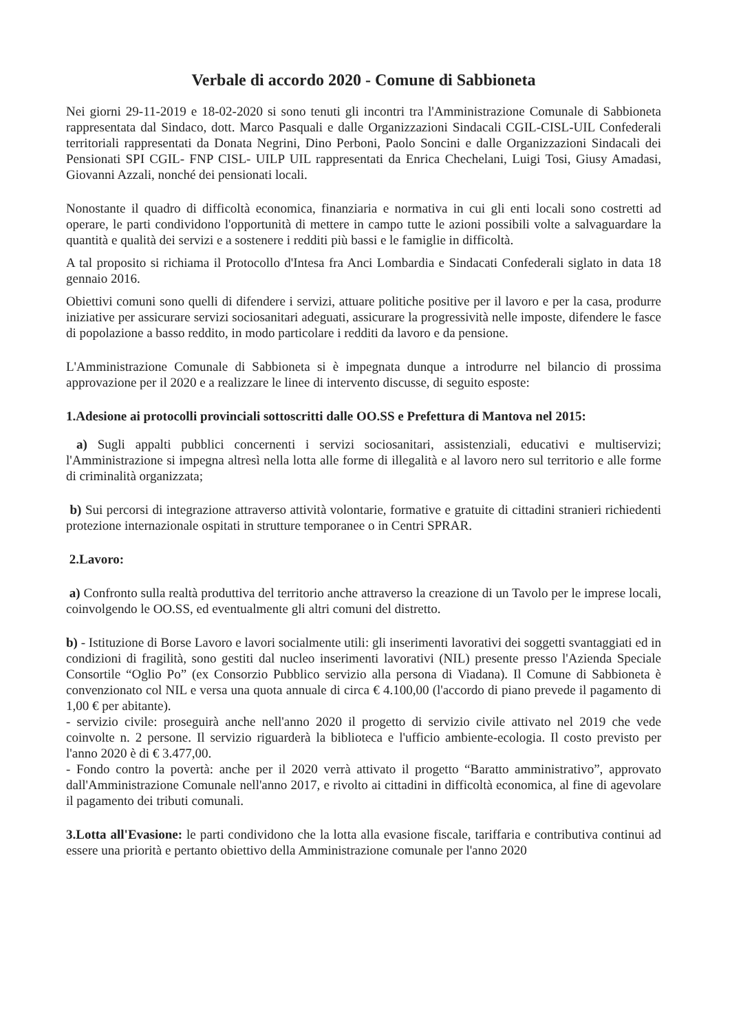Verbale di accordo 2020 - Comune di Sabbioneta
Nei giorni 29-11-2019 e 18-02-2020 si sono tenuti gli incontri tra l'Amministrazione Comunale di Sabbioneta rappresentata dal Sindaco, dott. Marco Pasquali e dalle Organizzazioni Sindacali CGIL-CISL-UIL Confederali territoriali rappresentati da Donata Negrini, Dino Perboni, Paolo Soncini e dalle Organizzazioni Sindacali dei Pensionati SPI CGIL- FNP CISL- UILP UIL rappresentati da Enrica Chechelani, Luigi Tosi, Giusy Amadasi, Giovanni Azzali, nonché dei pensionati locali.
Nonostante il quadro di difficoltà economica, finanziaria e normativa in cui gli enti locali sono costretti ad operare, le parti condividono l'opportunità di mettere in campo tutte le azioni possibili volte a salvaguardare la quantità e qualità dei servizi e a sostenere i redditi più bassi e le famiglie in difficoltà.
A tal proposito si richiama il Protocollo d'Intesa fra Anci Lombardia e Sindacati Confederali siglato in data 18 gennaio 2016.
Obiettivi comuni sono quelli di difendere i servizi, attuare politiche positive per il lavoro e per la casa, produrre iniziative per assicurare servizi sociosanitari adeguati, assicurare la progressività nelle imposte, difendere le fasce di popolazione a basso reddito, in modo particolare i redditi da lavoro e da pensione.
L'Amministrazione Comunale di Sabbioneta si è impegnata dunque a introdurre nel bilancio di prossima approvazione per il 2020 e a realizzare le linee di intervento discusse, di seguito esposte:
1.Adesione ai protocolli provinciali sottoscritti dalle OO.SS e Prefettura di Mantova nel 2015:
a) Sugli appalti pubblici concernenti i servizi sociosanitari, assistenziali, educativi e multiservizi; l'Amministrazione si impegna altresì nella lotta alle forme di illegalità e al lavoro nero sul territorio e alle forme di criminalità organizzata;
b) Sui percorsi di integrazione attraverso attività volontarie, formative e gratuite di cittadini stranieri richiedenti protezione internazionale ospitati in strutture temporanee o in Centri SPRAR.
2.Lavoro:
a) Confronto sulla realtà produttiva del territorio anche attraverso la creazione di un Tavolo per le imprese locali, coinvolgendo le OO.SS, ed eventualmente gli altri comuni del distretto.
b) - Istituzione di Borse Lavoro e lavori socialmente utili: gli inserimenti lavorativi dei soggetti svantaggiati ed in condizioni di fragilità, sono gestiti dal nucleo inserimenti lavorativi (NIL) presente presso l'Azienda Speciale Consortile “Oglio Po” (ex Consorzio Pubblico servizio alla persona di Viadana). Il Comune di Sabbioneta è convenzionato col NIL e versa una quota annuale di circa € 4.100,00 (l'accordo di piano prevede il pagamento di 1,00 € per abitante).
- servizio civile: proseguirà anche nell'anno 2020 il progetto di servizio civile attivato nel 2019 che vede coinvolte n. 2 persone. Il servizio riguarderà la biblioteca e l'ufficio ambiente-ecologia. Il costo previsto per l'anno 2020 è di € 3.477,00.
- Fondo contro la povertà: anche per il 2020 verrà attivato il progetto “Baratto amministrativo”, approvato dall'Amministrazione Comunale nell'anno 2017, e rivolto ai cittadini in difficoltà economica, al fine di agevolare il pagamento dei tributi comunali.
3.Lotta all'Evasione: le parti condividono che la lotta alla evasione fiscale, tariffaria e contributiva continui ad essere una priorità e pertanto obiettivo della Amministrazione comunale per l'anno 2020